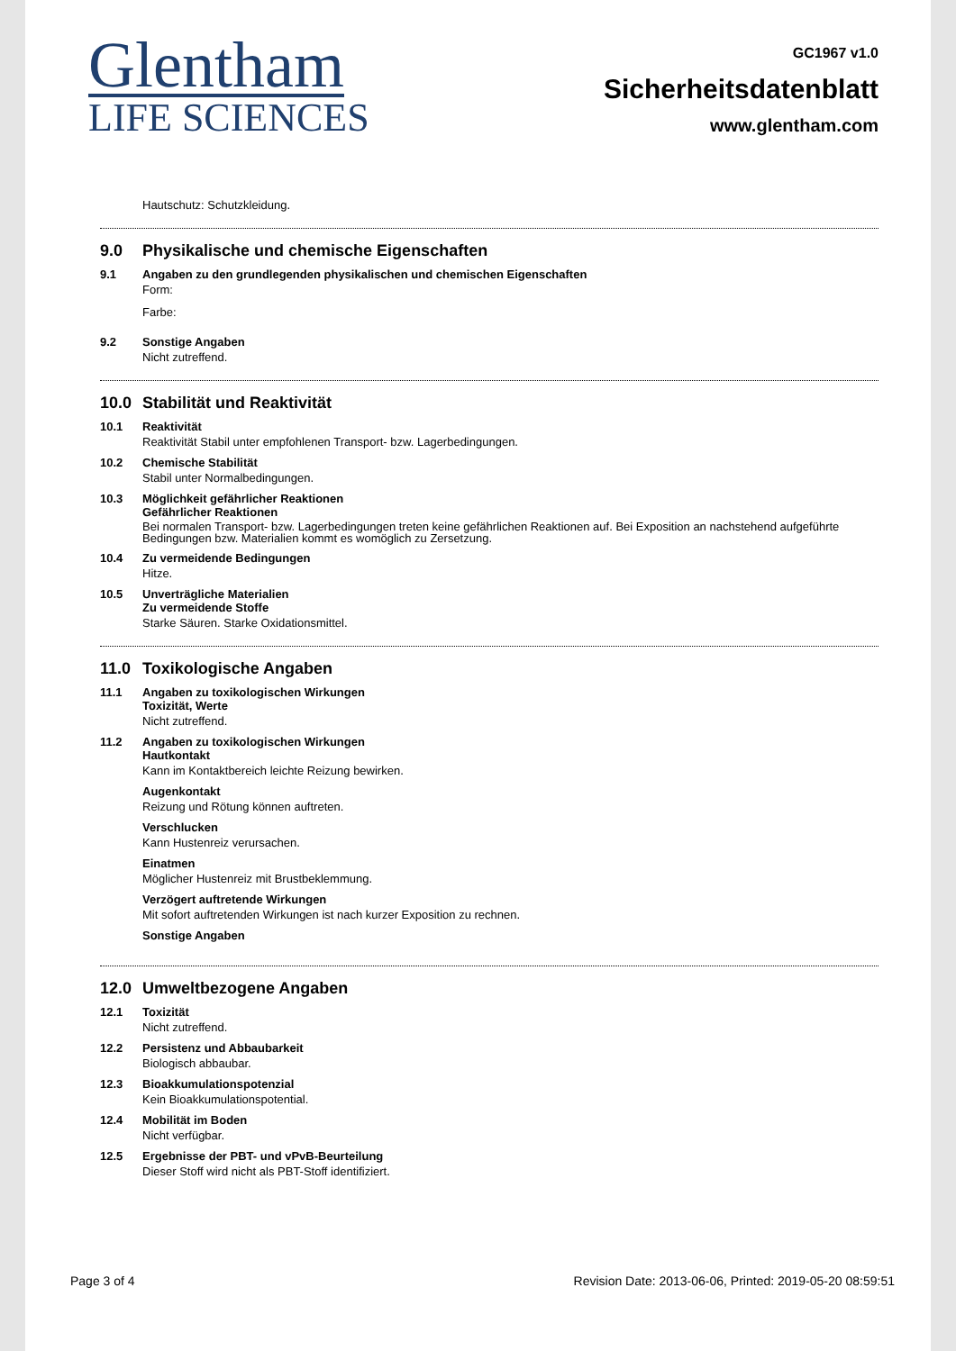Glentham
LIFE SCIENCES
GC1967 v1.0
Sicherheitsdatenblatt
www.glentham.com
Hautschutz: Schutzkleidung.
9.0 Physikalische und chemische Eigenschaften
9.1 Angaben zu den grundlegenden physikalischen und chemischen Eigenschaften
Form:
Farbe:
9.2 Sonstige Angaben
Nicht zutreffend.
10.0 Stabilität und Reaktivität
10.1 Reaktivität
Reaktivität Stabil unter empfohlenen Transport- bzw. Lagerbedingungen.
10.2 Chemische Stabilität
Stabil unter Normalbedingungen.
10.3 Möglichkeit gefährlicher Reaktionen
Gefährlicher Reaktionen
Bei normalen Transport- bzw. Lagerbedingungen treten keine gefährlichen Reaktionen auf. Bei Exposition an nachstehend aufgeführte Bedingungen bzw. Materialien kommt es womöglich zu Zersetzung.
10.4 Zu vermeidende Bedingungen
Hitze.
10.5 Unverträgliche Materialien
Zu vermeidende Stoffe
Starke Säuren. Starke Oxidationsmittel.
11.0 Toxikologische Angaben
11.1 Angaben zu toxikologischen Wirkungen
Toxizität, Werte
Nicht zutreffend.
11.2 Angaben zu toxikologischen Wirkungen
Hautkontakt
Kann im Kontaktbereich leichte Reizung bewirken.
Augenkontakt
Reizung und Rötung können auftreten.
Verschlucken
Kann Hustenreiz verursachen.
Einatmen
Möglicher Hustenreiz mit Brustbeklemmung.
Verzögert auftretende Wirkungen
Mit sofort auftretenden Wirkungen ist nach kurzer Exposition zu rechnen.
Sonstige Angaben
12.0 Umweltbezogene Angaben
12.1 Toxizität
Nicht zutreffend.
12.2 Persistenz und Abbaubarkeit
Biologisch abbaubar.
12.3 Bioakkumulationspotenzial
Kein Bioakkumulationspotential.
12.4 Mobilität im Boden
Nicht verfügbar.
12.5 Ergebnisse der PBT- und vPvB-Beurteilung
Dieser Stoff wird nicht als PBT-Stoff identifiziert.
Page 3 of 4 Revision Date: 2013-06-06, Printed: 2019-05-20 08:59:51